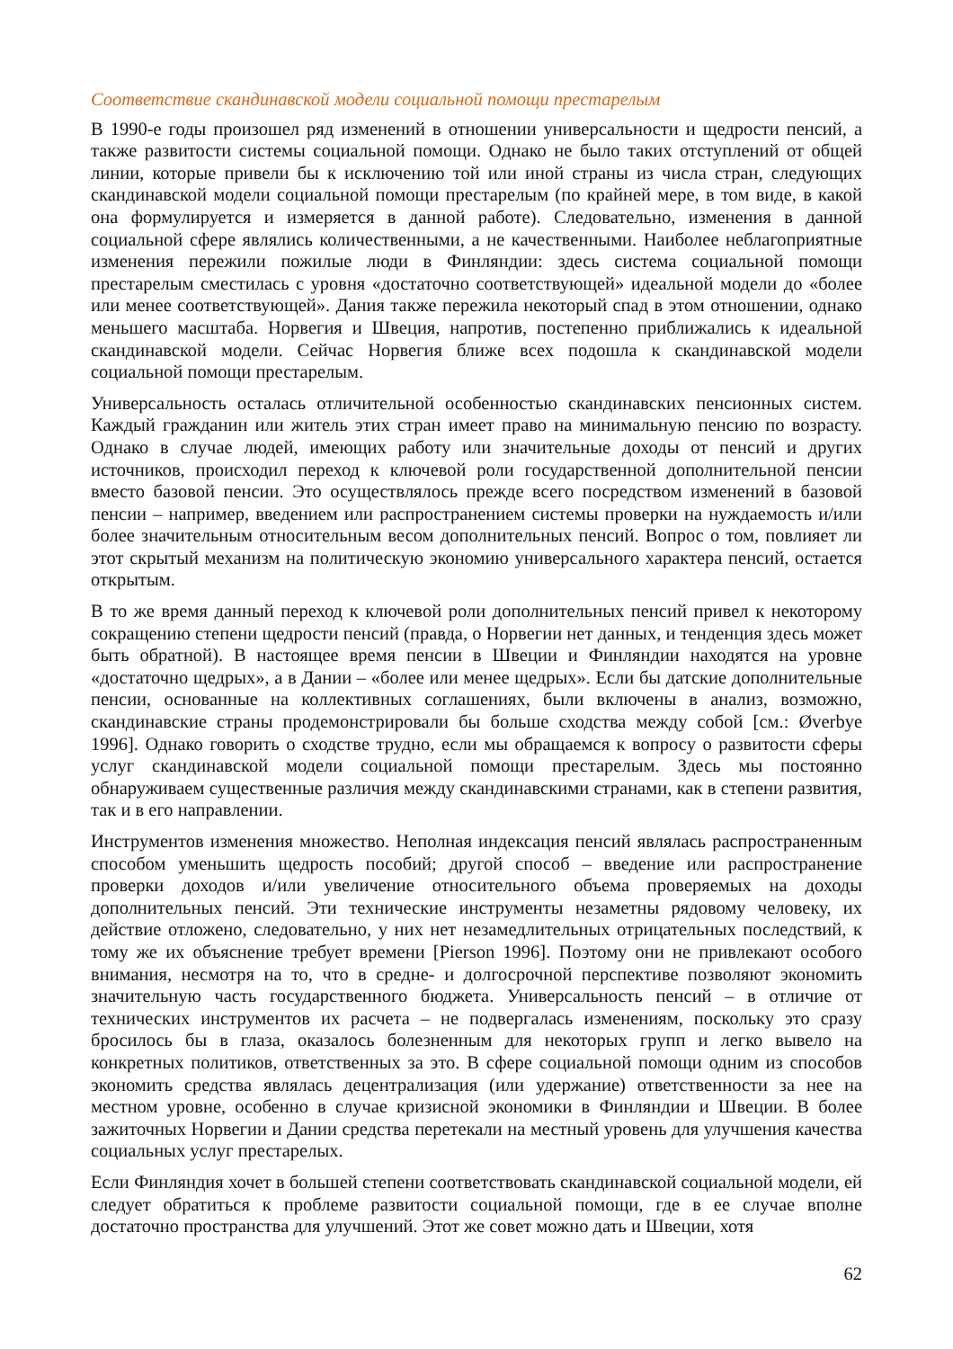Соответствие скандинавской модели социальной помощи престарелым
В 1990-е годы произошел ряд изменений в отношении универсальности и щедрости пенсий, а также развитости системы социальной помощи. Однако не было таких отступлений от общей линии, которые привели бы к исключению той или иной страны из числа стран, следующих скандинавской модели социальной помощи престарелым (по крайней мере, в том виде, в какой она формулируется и измеряется в данной работе). Следовательно, изменения в данной социальной сфере являлись количественными, а не качественными. Наиболее неблагоприятные изменения пережили пожилые люди в Финляндии: здесь система социальной помощи престарелым сместилась с уровня «достаточно соответствующей» идеальной модели до «более или менее соответствующей». Дания также пережила некоторый спад в этом отношении, однако меньшего масштаба. Норвегия и Швеция, напротив, постепенно приближались к идеальной скандинавской модели. Сейчас Норвегия ближе всех подошла к скандинавской модели социальной помощи престарелым.
Универсальность осталась отличительной особенностью скандинавских пенсионных систем. Каждый гражданин или житель этих стран имеет право на минимальную пенсию по возрасту. Однако в случае людей, имеющих работу или значительные доходы от пенсий и других источников, происходил переход к ключевой роли государственной дополнительной пенсии вместо базовой пенсии. Это осуществлялось прежде всего посредством изменений в базовой пенсии – например, введением или распространением системы проверки на нуждаемость и/или более значительным относительным весом дополнительных пенсий. Вопрос о том, повлияет ли этот скрытый механизм на политическую экономию универсального характера пенсий, остается открытым.
В то же время данный переход к ключевой роли дополнительных пенсий привел к некоторому сокращению степени щедрости пенсий (правда, о Норвегии нет данных, и тенденция здесь может быть обратной). В настоящее время пенсии в Швеции и Финляндии находятся на уровне «достаточно щедрых», а в Дании – «более или менее щедрых». Если бы датские дополнительные пенсии, основанные на коллективных соглашениях, были включены в анализ, возможно, скандинавские страны продемонстрировали бы больше сходства между собой [см.: Øverbye 1996]. Однако говорить о сходстве трудно, если мы обращаемся к вопросу о развитости сферы услуг скандинавской модели социальной помощи престарелым. Здесь мы постоянно обнаруживаем существенные различия между скандинавскими странами, как в степени развития, так и в его направлении.
Инструментов изменения множество. Неполная индексация пенсий являлась распространенным способом уменьшить щедрость пособий; другой способ – введение или распространение проверки доходов и/или увеличение относительного объема проверяемых на доходы дополнительных пенсий. Эти технические инструменты незаметны рядовому человеку, их действие отложено, следовательно, у них нет незамедлительных отрицательных последствий, к тому же их объяснение требует времени [Pierson 1996]. Поэтому они не привлекают особого внимания, несмотря на то, что в средне- и долгосрочной перспективе позволяют экономить значительную часть государственного бюджета. Универсальность пенсий – в отличие от технических инструментов их расчета – не подвергалась изменениям, поскольку это сразу бросилось бы в глаза, оказалось болезненным для некоторых групп и легко вывело на конкретных политиков, ответственных за это. В сфере социальной помощи одним из способов экономить средства являлась децентрализация (или удержание) ответственности за нее на местном уровне, особенно в случае кризисной экономики в Финляндии и Швеции. В более зажиточных Норвегии и Дании средства перетекали на местный уровень для улучшения качества социальных услуг престарелых.
Если Финляндия хочет в большей степени соответствовать скандинавской социальной модели, ей следует обратиться к проблеме развитости социальной помощи, где в ее случае вполне достаточно пространства для улучшений. Этот же совет можно дать и Швеции, хотя
62